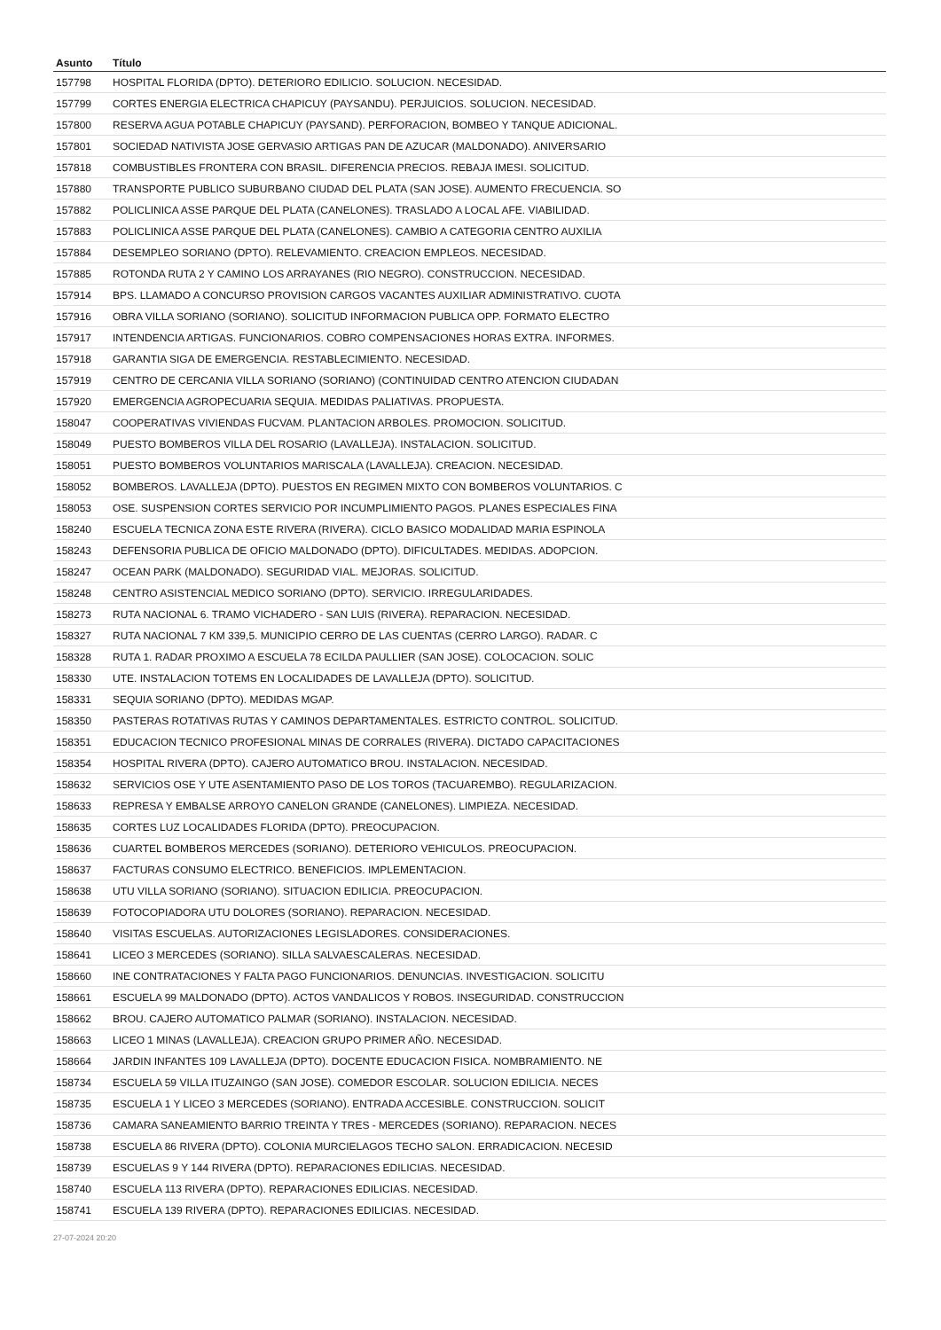| Asunto | Título |
| --- | --- |
| 157798 | HOSPITAL FLORIDA (DPTO). DETERIORO EDILICIO. SOLUCION. NECESIDAD. |
| 157799 | CORTES ENERGIA ELECTRICA CHAPICUY (PAYSANDU). PERJUICIOS. SOLUCION. NECESIDAD. |
| 157800 | RESERVA AGUA POTABLE CHAPICUY (PAYSAND). PERFORACION, BOMBEO Y TANQUE ADICIONAL. |
| 157801 | SOCIEDAD NATIVISTA JOSE GERVASIO ARTIGAS PAN DE AZUCAR (MALDONADO). ANIVERSARIO |
| 157818 | COMBUSTIBLES FRONTERA CON BRASIL. DIFERENCIA PRECIOS. REBAJA IMESI. SOLICITUD. |
| 157880 | TRANSPORTE PUBLICO SUBURBANO CIUDAD DEL PLATA (SAN JOSE). AUMENTO FRECUENCIA. SO |
| 157882 | POLICLINICA ASSE PARQUE DEL PLATA (CANELONES). TRASLADO A LOCAL AFE. VIABILIDAD. |
| 157883 | POLICLINICA ASSE PARQUE DEL PLATA (CANELONES). CAMBIO A CATEGORIA CENTRO AUXILIA |
| 157884 | DESEMPLEO SORIANO (DPTO). RELEVAMIENTO. CREACION EMPLEOS. NECESIDAD. |
| 157885 | ROTONDA RUTA 2 Y CAMINO LOS ARRAYANES (RIO NEGRO). CONSTRUCCION. NECESIDAD. |
| 157914 | BPS. LLAMADO A CONCURSO PROVISION CARGOS VACANTES AUXILIAR ADMINISTRATIVO. CUOTA |
| 157916 | OBRA VILLA SORIANO (SORIANO). SOLICITUD INFORMACION PUBLICA OPP. FORMATO ELECTRO |
| 157917 | INTENDENCIA ARTIGAS. FUNCIONARIOS. COBRO COMPENSACIONES HORAS EXTRA. INFORMES. |
| 157918 | GARANTIA SIGA DE EMERGENCIA. RESTABLECIMIENTO. NECESIDAD. |
| 157919 | CENTRO DE CERCANIA VILLA SORIANO (SORIANO) (CONTINUIDAD CENTRO ATENCION CIUDADAN |
| 157920 | EMERGENCIA AGROPECUARIA SEQUIA. MEDIDAS PALIATIVAS. PROPUESTA. |
| 158047 | COOPERATIVAS VIVIENDAS FUCVAM. PLANTACION ARBOLES. PROMOCION. SOLICITUD. |
| 158049 | PUESTO BOMBEROS VILLA DEL ROSARIO (LAVALLEJA). INSTALACION. SOLICITUD. |
| 158051 | PUESTO BOMBEROS VOLUNTARIOS MARISCALA (LAVALLEJA). CREACION. NECESIDAD. |
| 158052 | BOMBEROS. LAVALLEJA (DPTO). PUESTOS EN REGIMEN MIXTO CON BOMBEROS VOLUNTARIOS. C |
| 158053 | OSE. SUSPENSION CORTES SERVICIO POR INCUMPLIMIENTO PAGOS. PLANES ESPECIALES FINA |
| 158240 | ESCUELA TECNICA ZONA ESTE RIVERA (RIVERA). CICLO BASICO MODALIDAD MARIA ESPINOLA |
| 158243 | DEFENSORIA PUBLICA DE OFICIO MALDONADO (DPTO). DIFICULTADES. MEDIDAS. ADOPCION. |
| 158247 | OCEAN PARK (MALDONADO). SEGURIDAD VIAL. MEJORAS. SOLICITUD. |
| 158248 | CENTRO ASISTENCIAL MEDICO SORIANO (DPTO). SERVICIO. IRREGULARIDADES. |
| 158273 | RUTA NACIONAL 6. TRAMO VICHADERO - SAN LUIS (RIVERA). REPARACION. NECESIDAD. |
| 158327 | RUTA NACIONAL 7 KM 339,5. MUNICIPIO CERRO DE LAS CUENTAS (CERRO LARGO). RADAR. C |
| 158328 | RUTA 1. RADAR PROXIMO A ESCUELA 78 ECILDA PAULLIER (SAN JOSE). COLOCACION. SOLIC |
| 158330 | UTE. INSTALACION TOTEMS EN LOCALIDADES DE LAVALLEJA (DPTO). SOLICITUD. |
| 158331 | SEQUIA SORIANO (DPTO). MEDIDAS MGAP. |
| 158350 | PASTERAS ROTATIVAS RUTAS Y CAMINOS DEPARTAMENTALES. ESTRICTO CONTROL. SOLICITUD. |
| 158351 | EDUCACION TECNICO PROFESIONAL MINAS DE CORRALES (RIVERA). DICTADO CAPACITACIONES |
| 158354 | HOSPITAL RIVERA (DPTO). CAJERO AUTOMATICO BROU. INSTALACION. NECESIDAD. |
| 158632 | SERVICIOS OSE Y UTE ASENTAMIENTO PASO DE LOS TOROS (TACUAREMBO). REGULARIZACION. |
| 158633 | REPRESA Y EMBALSE ARROYO CANELON GRANDE (CANELONES). LIMPIEZA. NECESIDAD. |
| 158635 | CORTES LUZ LOCALIDADES FLORIDA (DPTO). PREOCUPACION. |
| 158636 | CUARTEL BOMBEROS MERCEDES (SORIANO). DETERIORO VEHICULOS. PREOCUPACION. |
| 158637 | FACTURAS CONSUMO ELECTRICO. BENEFICIOS. IMPLEMENTACION. |
| 158638 | UTU VILLA SORIANO (SORIANO). SITUACION EDILICIA. PREOCUPACION. |
| 158639 | FOTOCOPIADORA UTU DOLORES (SORIANO). REPARACION. NECESIDAD. |
| 158640 | VISITAS ESCUELAS. AUTORIZACIONES LEGISLADORES. CONSIDERACIONES. |
| 158641 | LICEO 3 MERCEDES (SORIANO). SILLA SALVAESCALERAS. NECESIDAD. |
| 158660 | INE CONTRATACIONES Y FALTA PAGO FUNCIONARIOS. DENUNCIAS. INVESTIGACION. SOLICITU |
| 158661 | ESCUELA 99 MALDONADO (DPTO). ACTOS VANDALICOS Y ROBOS. INSEGURIDAD. CONSTRUCCION |
| 158662 | BROU. CAJERO AUTOMATICO PALMAR (SORIANO). INSTALACION. NECESIDAD. |
| 158663 | LICEO 1 MINAS (LAVALLEJA). CREACION GRUPO PRIMER AÑO. NECESIDAD. |
| 158664 | JARDIN INFANTES 109 LAVALLEJA (DPTO). DOCENTE EDUCACION FISICA. NOMBRAMIENTO. NE |
| 158734 | ESCUELA 59 VILLA ITUZAINGO (SAN JOSE). COMEDOR ESCOLAR. SOLUCION EDILICIA. NECES |
| 158735 | ESCUELA 1 Y LICEO 3 MERCEDES (SORIANO). ENTRADA ACCESIBLE. CONSTRUCCION. SOLICIT |
| 158736 | CAMARA SANEAMIENTO BARRIO TREINTA Y TRES - MERCEDES (SORIANO). REPARACION. NECES |
| 158738 | ESCUELA 86 RIVERA (DPTO). COLONIA MURCIELAGOS TECHO SALON. ERRADICACION. NECESID |
| 158739 | ESCUELAS 9 Y 144 RIVERA (DPTO). REPARACIONES EDILICIAS. NECESIDAD. |
| 158740 | ESCUELA 113 RIVERA (DPTO). REPARACIONES EDILICIAS. NECESIDAD. |
| 158741 | ESCUELA 139 RIVERA (DPTO). REPARACIONES EDILICIAS. NECESIDAD. |
27-07-2024 20:20